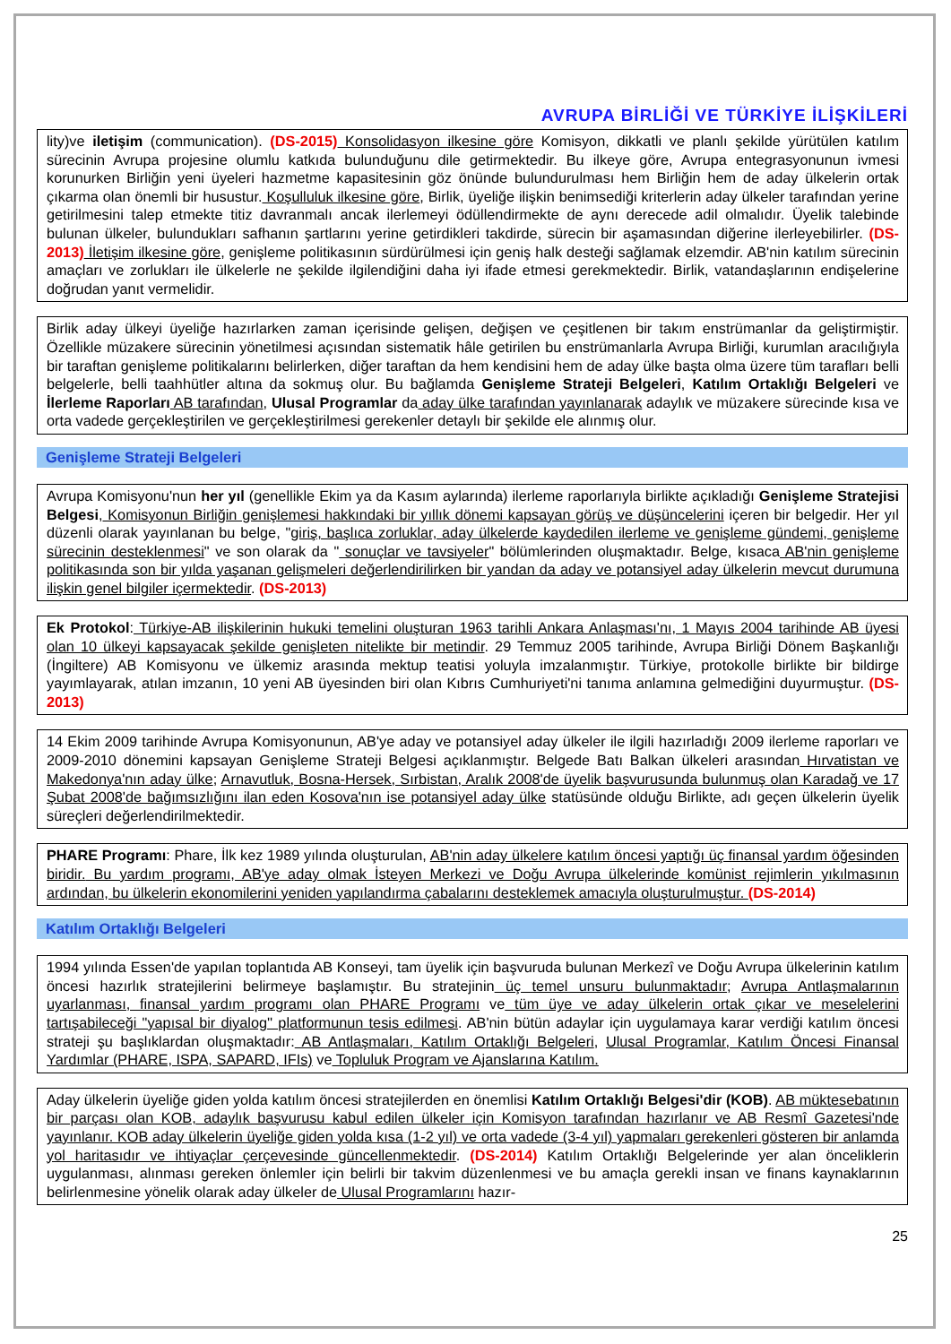AVRUPA BİRLİĞİ VE TÜRKİYE İLİŞKİLERİ
lity)ve iletişim (communication). (DS-2015) Konsolidasyon ilkesine göre Komisyon, dikkatli ve planlı şekilde yürütülen katılım sürecinin Avrupa projesine olumlu katkıda bulunduğunu dile getirmektedir. Bu ilkeye göre, Avrupa entegrasyonunun ivmesi korunurken Birliğin yeni üyeleri hazmetme kapasitesinin göz önünde bulundurulması hem Birliğin hem de aday ülkelerin ortak çıkarma olan önemli bir husustur. Koşulluluk ilkesine göre, Birlik, üyeliğe ilişkin benimsediği kriterlerin aday ülkeler tarafından yerine getirilmesini talep etmekte titiz davranmalı ancak ilerlemeyi ödüllendirmekte de aynı derecede adil olmalıdır. Üyelik talebinde bulunan ülkeler, bulundukları safhanın şartlarını yerine getirdikleri takdirde, sürecin bir aşamasından diğerine ilerleyebilirler. (DS-2013) İletişim ilkesine göre, genişleme politikasının sürdürülmesi için geniş halk desteği sağlamak elzemdir. AB'nin katılım sürecinin amaçları ve zorlukları ile ülkelerle ne şekilde ilgilendiğini daha iyi ifade etmesi gerekmektedir. Birlik, vatandaşlarının endişelerine doğrudan yanıt vermelidir.
Birlik aday ülkeyi üyeliğe hazırlarken zaman içerisinde gelişen, değişen ve çeşitlenen bir takım enstrümanlar da geliştirmiştir. Özellikle müzakere sürecinin yönetilmesi açısından sistematik hâle getirilen bu enstrümanlarla Avrupa Birliği, kurumlan aracılığıyla bir taraftan genişleme politikalarını belirlerken, diğer taraftan da hem kendisini hem de aday ülke başta olma üzere tüm tarafları belli belgelerle, belli taahhütler altına da sokmuş olur. Bu bağlamda Genişleme Strateji Belgeleri, Katılım Ortaklığı Belgeleri ve İlerleme Raporları AB tarafından, Ulusal Programlar da aday ülke tarafından yayınlanarak adaylık ve müzakere sürecinde kısa ve orta vadede gerçekleştirilen ve gerçekleştirilmesi gerekenler detaylı bir şekilde ele alınmış olur.
Genişleme Strateji Belgeleri
Avrupa Komisyonu'nun her yıl (genellikle Ekim ya da Kasım aylarında) ilerleme raporlarıyla birlikte açıkladığı Genişleme Stratejisi Belgesi, Komisyonun Birliğin genişlemesi hakkındaki bir yıllık dönemi kapsayan görüş ve düşüncelerini içeren bir belgedir. Her yıl düzenli olarak yayınlanan bu belge, "giriş, başlıca zorluklar, aday ülkelerde kaydedilen ilerleme ve genişleme gündemi, genişleme sürecinin desteklenmesi" ve son olarak da " sonuçlar ve tavsiyeler" bölümlerinden oluşmaktadır. Belge, kısaca AB'nin genişleme politikasında son bir yılda yaşanan gelişmeleri değerlendirilirken bir yandan da aday ve potansiyel aday ülkelerin mevcut durumuna ilişkin genel bilgiler içermektedir. (DS-2013)
Ek Protokol: Türkiye-AB ilişkilerinin hukuki temelini oluşturan 1963 tarihli Ankara Anlaşması'nı, 1 Mayıs 2004 tarihinde AB üyesi olan 10 ülkeyi kapsayacak şekilde genişleten nitelikte bir metindir. 29 Temmuz 2005 tarihinde, Avrupa Birliği Dönem Başkanlığı (İngiltere) AB Komisyonu ve ülkemiz arasında mektup teatisi yoluyla imzalanmıştır. Türkiye, protokolle birlikte bir bildirge yayımlayarak, atılan imzanın, 10 yeni AB üyesinden biri olan Kıbrıs Cumhuriyeti'ni tanıma anlamına gelmediğini duyurmuştur. (DS-2013)
14 Ekim 2009 tarihinde Avrupa Komisyonunun, AB'ye aday ve potansiyel aday ülkeler ile ilgili hazırladığı 2009 ilerleme raporları ve 2009-2010 dönemini kapsayan Genişleme Strateji Belgesi açıklanmıştır. Belgede Batı Balkan ülkeleri arasından Hırvatistan ve Makedonya'nın aday ülke; Arnavutluk, Bosna-Hersek, Sırbistan, Aralık 2008'de üyelik başvurusunda bulunmuş olan Karadağ ve 17 Şubat 2008'de bağımsızlığını ilan eden Kosova'nın ise potansiyel aday ülke statüsünde olduğu Birlikte, adı geçen ülkelerin üyelik süreçleri değerlendirilmektedir.
PHARE Programı: Phare, İlk kez 1989 yılında oluşturulan, AB'nin aday ülkelere katılım öncesi yaptığı üç finansal yardım öğesinden biridir. Bu yardım programı, AB'ye aday olmak İsteyen Merkezi ve Doğu Avrupa ülkelerinde komünist rejimlerin yıkılmasının ardından, bu ülkelerin ekonomilerini yeniden yapılandırma çabalarını desteklemek amacıyla oluşturulmuştur. (DS-2014)
Katılım Ortaklığı Belgeleri
1994 yılında Essen'de yapılan toplantıda AB Konseyi, tam üyelik için başvuruda bulunan Merkezî ve Doğu Avrupa ülkelerinin katılım öncesi hazırlık stratejilerini belirmeye başlamıştır. Bu stratejinin üç temel unsuru bulunmaktadır; Avrupa Antlaşmalarının uyarlanması, finansal yardım programı olan PHARE Programı ve tüm üye ve aday ülkelerin ortak çıkar ve meselelerini tartışabileceği "yapısal bir diyalog'' platformunun tesis edilmesi. AB'nin bütün adaylar için uygulamaya karar verdiği katılım öncesi strateji şu başlıklardan oluşmaktadır: AB Antlaşmaları, Katılım Ortaklığı Belgeleri, Ulusal Programlar, Katılım Öncesi Finansal Yardımlar (PHARE, ISPA, SAPARD, IFIs) ve Topluluk Program ve Ajanslarına Katılım.
Aday ülkelerin üyeliğe giden yolda katılım öncesi stratejilerden en önemlisi Katılım Ortaklığı Belgesi'dir (KOB). AB müktesebatının bir parçası olan KOB, adaylık başvurusu kabul edilen ülkeler için Komisyon tarafından hazırlanır ve AB Resmî Gazetesi'nde yayınlanır. KOB aday ülkelerin üyeliğe giden yolda kısa (1-2 yıl) ve orta vadede (3-4 yıl) yapmaları gerekenleri gösteren bir anlamda yol haritasıdır ve ihtiyaçlar çerçevesinde güncellenmektedir. (DS-2014) Katılım Ortaklığı Belgelerinde yer alan önceliklerin uygulanması, alınması gereken önlemler için belirli bir takvim düzenlenmesi ve bu amaçla gerekli insan ve finans kaynaklarının belirlenmesine yönelik olarak aday ülkeler de Ulusal Programlarını hazır-
25